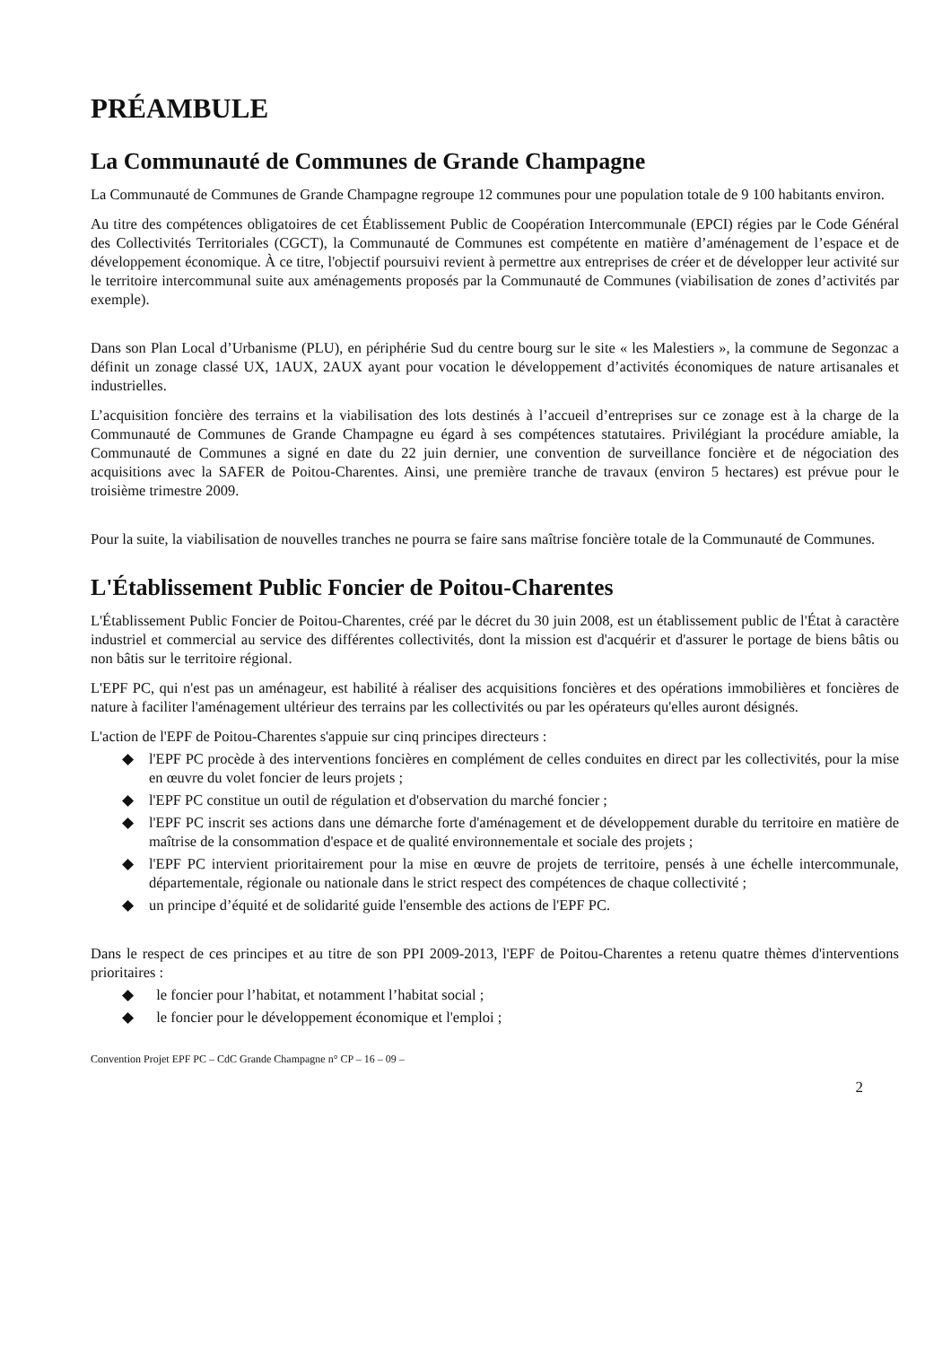PRÉAMBULE
La Communauté de Communes de Grande Champagne
La Communauté de Communes de Grande Champagne regroupe 12 communes pour une population totale de 9 100 habitants environ.
Au titre des compétences obligatoires de cet Établissement Public de Coopération Intercommunale (EPCI) régies par le Code Général des Collectivités Territoriales (CGCT), la Communauté de Communes est compétente en matière d’aménagement de l’espace et de développement économique. À ce titre, l'objectif poursuivi revient à permettre aux entreprises de créer et de développer leur activité sur le territoire intercommunal suite aux aménagements proposés par la Communauté de Communes (viabilisation de zones d’activités par exemple).
Dans son Plan Local d’Urbanisme (PLU), en périphérie Sud du centre bourg sur le site « les Malestiers », la commune de Segonzac a définit un zonage classé UX, 1AUX, 2AUX ayant pour vocation le développement d’activités économiques de nature artisanales et industrielles.
L’acquisition foncière des terrains et la viabilisation des lots destinés à l’accueil d’entreprises sur ce zonage est à la charge de la Communauté de Communes de Grande Champagne eu égard à ses compétences statutaires. Privilégiant la procédure amiable, la Communauté de Communes a signé en date du 22 juin dernier, une convention de surveillance foncière et de négociation des acquisitions avec la SAFER de Poitou-Charentes. Ainsi, une première tranche de travaux (environ 5 hectares) est prévue pour le troisième trimestre 2009.
Pour la suite, la viabilisation de nouvelles tranches ne pourra se faire sans maîtrise foncière totale de la Communauté de Communes.
L'Établissement Public Foncier de Poitou-Charentes
L'Établissement Public Foncier de Poitou-Charentes, créé par le décret du 30 juin 2008, est un établissement public de l'État à caractère industriel et commercial au service des différentes collectivités, dont la mission est d'acquérir et d'assurer le portage de biens bâtis ou non bâtis sur le territoire régional.
L'EPF PC, qui n'est pas un aménageur, est habilité à réaliser des acquisitions foncières et des opérations immobilières et foncières de nature à faciliter l'aménagement ultérieur des terrains par les collectivités ou par les opérateurs qu'elles auront désignés.
L'action de l'EPF de Poitou-Charentes s'appuie sur cinq principes directeurs :
◆ l'EPF PC procède à des interventions foncières en complément de celles conduites en direct par les collectivités, pour la mise en œuvre du volet foncier de leurs projets ;
◆ l'EPF PC constitue un outil de régulation et d'observation du marché foncier ;
◆ l'EPF PC inscrit ses actions dans une démarche forte d'aménagement et de développement durable du territoire en matière de maîtrise de la consommation d'espace et de qualité environnementale et sociale des projets ;
◆ l'EPF PC intervient prioritairement pour la mise en œuvre de projets de territoire, pensés à une échelle intercommunale, départementale, régionale ou nationale dans le strict respect des compétences de chaque collectivité ;
◆ un principe d’équité et de solidarité guide l'ensemble des actions de l'EPF PC.
Dans le respect de ces principes et au titre de son PPI 2009-2013, l'EPF de Poitou-Charentes a retenu quatre thèmes d'interventions prioritaires :
◆ le foncier pour l’habitat, et notamment l’habitat social ;
◆ le foncier pour le développement économique et l'emploi ;
Convention Projet EPF PC – CdC Grande Champagne n° CP – 16 – 09 –
2